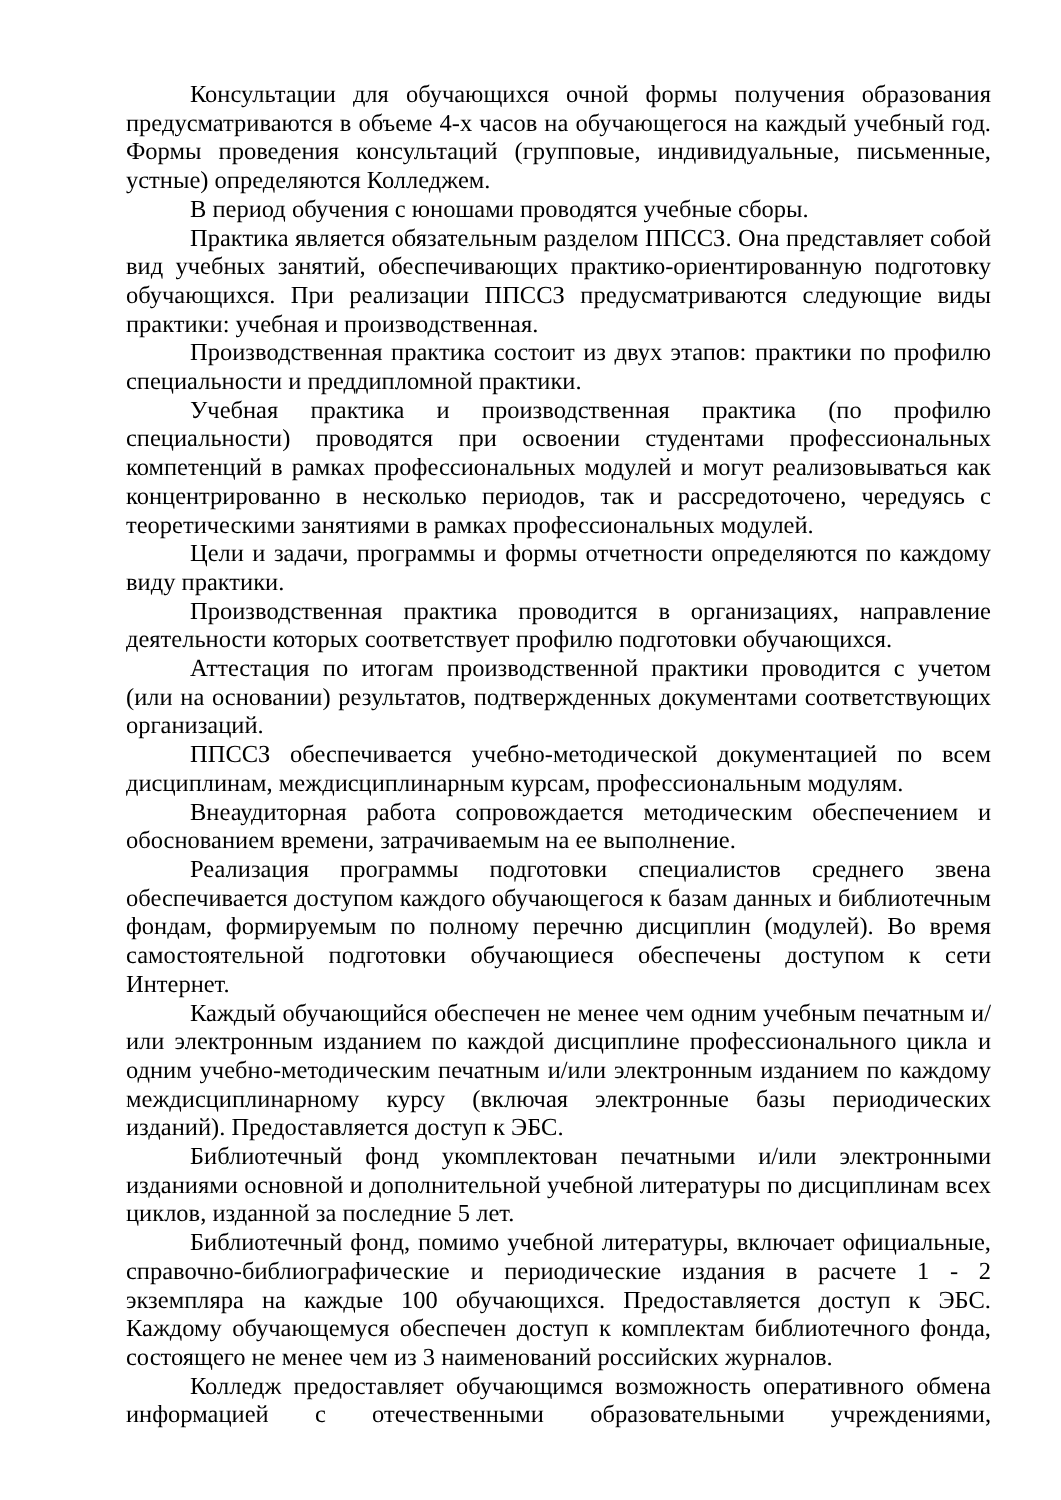Консультации для обучающихся очной формы получения образования предусматриваются в объеме 4-х часов на обучающегося на каждый учебный год. Формы проведения консультаций (групповые, индивидуальные, письменные, устные) определяются Колледжем.
В период обучения с юношами проводятся учебные сборы.
Практика является обязательным разделом ППССЗ. Она представляет собой вид учебных занятий, обеспечивающих практико-ориентированную подготовку обучающихся. При реализации ППССЗ предусматриваются следующие виды практики: учебная и производственная.
Производственная практика состоит из двух этапов: практики по профилю специальности и преддипломной практики.
Учебная практика и производственная практика (по профилю специальности) проводятся при освоении студентами профессиональных компетенций в рамках профессиональных модулей и могут реализовываться как концентрированно в несколько периодов, так и рассредоточено, чередуясь с теоретическими занятиями в рамках профессиональных модулей.
Цели и задачи, программы и формы отчетности определяются по каждому виду практики.
Производственная практика проводится в организациях, направление деятельности которых соответствует профилю подготовки обучающихся.
Аттестация по итогам производственной практики проводится с учетом (или на основании) результатов, подтвержденных документами соответствующих организаций.
ППССЗ обеспечивается учебно-методической документацией по всем дисциплинам, междисциплинарным курсам, профессиональным модулям.
Внеаудиторная работа сопровождается методическим обеспечением и обоснованием времени, затрачиваемым на ее выполнение.
Реализация программы подготовки специалистов среднего звена обеспечивается доступом каждого обучающегося к базам данных и библиотечным фондам, формируемым по полному перечню дисциплин (модулей). Во время самостоятельной подготовки обучающиеся обеспечены доступом к сети Интернет.
Каждый обучающийся обеспечен не менее чем одним учебным печатным и/или электронным изданием по каждой дисциплине профессионального цикла и одним учебно-методическим печатным и/или электронным изданием по каждому междисциплинарному курсу (включая электронные базы периодических изданий). Предоставляется доступ к ЭБС.
Библиотечный фонд укомплектован печатными и/или электронными изданиями основной и дополнительной учебной литературы по дисциплинам всех циклов, изданной за последние 5 лет.
Библиотечный фонд, помимо учебной литературы, включает официальные, справочно-библиографические и периодические издания в расчете 1 - 2 экземпляра на каждые 100 обучающихся. Предоставляется доступ к ЭБС. Каждому обучающемуся обеспечен доступ к комплектам библиотечного фонда, состоящего не менее чем из 3 наименований российских журналов.
Колледж предоставляет обучающимся возможность оперативного обмена информацией с отечественными образовательными учреждениями,